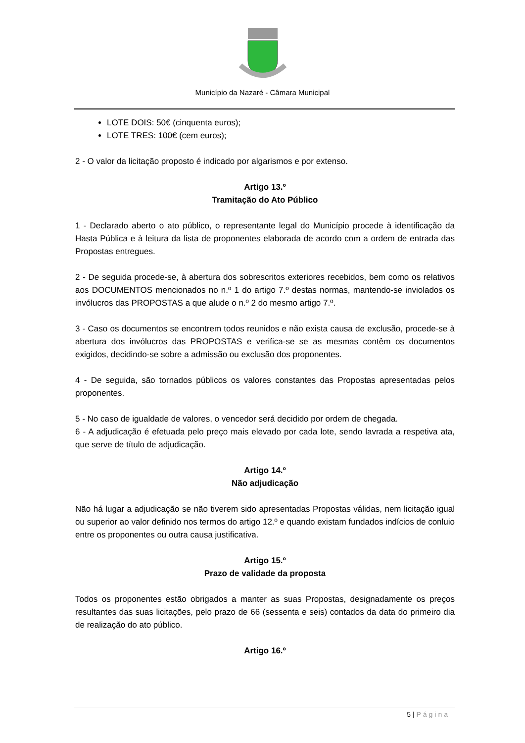Município da Nazaré - Câmara Municipal
LOTE DOIS: 50€ (cinquenta euros);
LOTE TRES: 100€ (cem euros);
2 - O valor da licitação proposto é indicado por algarismos e por extenso.
Artigo 13.º
Tramitação do Ato Público
1 - Declarado aberto o ato público, o representante legal do Município procede à identificação da Hasta Pública e à leitura da lista de proponentes elaborada de acordo com a ordem de entrada das Propostas entregues.
2 - De seguida procede-se, à abertura dos sobrescritos exteriores recebidos, bem como os relativos aos DOCUMENTOS mencionados no n.º 1 do artigo 7.º destas normas, mantendo-se inviolados os invólucros das PROPOSTAS a que alude o n.º 2 do mesmo artigo 7.º.
3 - Caso os documentos se encontrem todos reunidos e não exista causa de exclusão, procede-se à abertura dos invólucros das PROPOSTAS e verifica-se se as mesmas contêm os documentos exigidos, decidindo-se sobre a admissão ou exclusão dos proponentes.
4 - De seguida, são tornados públicos os valores constantes das Propostas apresentadas pelos proponentes.
5 - No caso de igualdade de valores, o vencedor será decidido por ordem de chegada.
6 - A adjudicação é efetuada pelo preço mais elevado por cada lote, sendo lavrada a respetiva ata, que serve de título de adjudicação.
Artigo 14.º
Não adjudicação
Não há lugar a adjudicação se não tiverem sido apresentadas Propostas válidas, nem licitação igual ou superior ao valor definido nos termos do artigo 12.º e quando existam fundados indícios de conluio entre os proponentes ou outra causa justificativa.
Artigo 15.º
Prazo de validade da proposta
Todos os proponentes estão obrigados a manter as suas Propostas, designadamente os preços resultantes das suas licitações, pelo prazo de 66 (sessenta e seis) contados da data do primeiro dia de realização do ato público.
Artigo 16.º
5 | Página